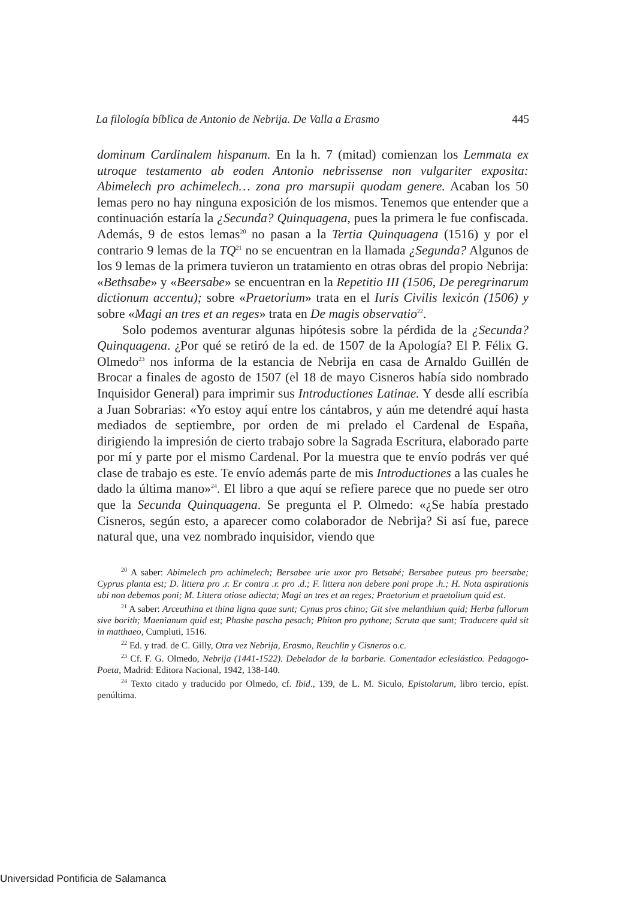La filología bíblica de Antonio de Nebrija. De Valla a Erasmo 445
dominum Cardinalem hispanum. En la h. 7 (mitad) comienzan los Lemmata ex utroque testamento ab eoden Antonio nebrissense non vulgariter exposita: Abimelech pro achimelech… zona pro marsupii quodam genere. Acaban los 50 lemas pero no hay ninguna exposición de los mismos. Tenemos que entender que a continuación estaría la ¿Secunda? Quinquagena, pues la primera le fue confiscada. Además, 9 de estos lemas<sup>20</sup> no pasan a la Tertia Quinquagena (1516) y por el contrario 9 lemas de la TQ<sup>21</sup> no se encuentran en la llamada ¿Segunda? Algunos de los 9 lemas de la primera tuvieron un tratamiento en otras obras del propio Nebrija: «Bethsabe» y «Beersabe» se encuentran en la Repetitio III (1506, De peregrinarum dictionum accentu); sobre «Praetorium» trata en el Iuris Civilis lexicón (1506) y sobre «Magi an tres et an reges» trata en De magis observatio<sup>22</sup>.
Solo podemos aventurar algunas hipótesis sobre la pérdida de la ¿Secunda? Quinquagena. ¿Por qué se retiró de la ed. de 1507 de la Apología? El P. Félix G. Olmedo<sup>23</sup> nos informa de la estancia de Nebrija en casa de Arnaldo Guillén de Brocar a finales de agosto de 1507 (el 18 de mayo Cisneros había sido nombrado Inquisidor General) para imprimir sus Introductiones Latinae. Y desde allí escribía a Juan Sobrarias: «Yo estoy aquí entre los cántabros, y aún me detendré aquí hasta mediados de septiembre, por orden de mi prelado el Cardenal de España, dirigiendo la impresión de cierto trabajo sobre la Sagrada Escritura, elaborado parte por mí y parte por el mismo Cardenal. Por la muestra que te envío podrás ver qué clase de trabajo es este. Te envío además parte de mis Introductiones a las cuales he dado la última mano»<sup>24</sup>. El libro a que aquí se refiere parece que no puede ser otro que la Secunda Quinquagena. Se pregunta el P. Olmedo: «¿Se había prestado Cisneros, según esto, a aparecer como colaborador de Nebrija? Si así fue, parece natural que, una vez nombrado inquisidor, viendo que
<sup>20</sup> A saber: Abimelech pro achimelech; Bersabee urie uxor pro Betsabé; Bersabee puteus pro beersabe; Cyprus planta est; D. littera pro .r. Er contra .r. pro .d.; F. littera non debere poni prope .h.; H. Nota aspirationis ubi non debemos poni; M. Littera otiose adiecta; Magi an tres et an reges; Praetorium et praetolium quid est.
<sup>21</sup> A saber: Arceuthina et thina ligna quae sunt; Cynus pros chino; Git sive melanthium quid; Herba fullorum sive borith; Maenianum quid est; Phashe pascha pesach; Phiton pro pythone; Scruta que sunt; Traducere quid sit in matthaeo, Cumpluti, 1516.
<sup>22</sup> Ed. y trad. de C. Gilly, Otra vez Nebrija, Erasmo, Reuchlin y Cisneros o.c.
<sup>23</sup> Cf. F. G. Olmedo, Nebrija (1441-1522). Debelador de la barbarie. Comentador eclesiástico. Pedagogo-Poeta, Madrid: Editora Nacional, 1942, 138-140.
<sup>24</sup> Texto citado y traducido por Olmedo, cf. Ibid., 139, de L. M. Siculo, Epistolarum, libro tercio, epíst. penúltima.
Universidad Pontificia de Salamanca